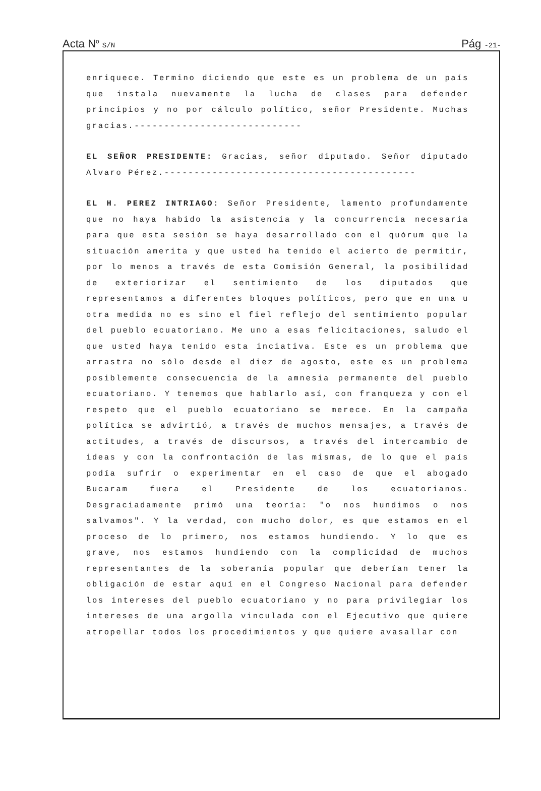Acta N<sup>o</sup> S/N Pág -21-
enriquece. Termino diciendo que este es un problema de un país que instala nuevamente la lucha de clases para defender principios y no por cálculo político, señor Presidente. Muchas gracias.----------------------------
EL SEÑOR PRESIDENTE: Gracias, señor diputado. Señor diputado Alvaro Pérez.------------------------------------------
EL H. PEREZ INTRIAGO: Señor Presidente, lamento profundamente que no haya habido la asistencia y la concurrencia necesaria para que esta sesión se haya desarrollado con el quórum que la situación amerita y que usted ha tenido el acierto de permitir, por lo menos a través de esta Comisión General, la posibilidad de exteriorizar el sentimiento de los diputados que representamos a diferentes bloques políticos, pero que en una u otra medida no es sino el fiel reflejo del sentimiento popular del pueblo ecuatoriano. Me uno a esas felicitaciones, saludo el que usted haya tenido esta inciativa. Este es un problema que arrastra no sólo desde el diez de agosto, este es un problema posiblemente consecuencia de la amnesia permanente del pueblo ecuatoriano. Y tenemos que hablarlo así, con franqueza y con el respeto que el pueblo ecuatoriano se merece. En la campaña política se advirtió, a través de muchos mensajes, a través de actitudes, a través de discursos, a través del intercambio de ideas y con la confrontación de las mismas, de lo que el país podía sufrir o experimentar en el caso de que el abogado Bucaram fuera el Presidente de los ecuatorianos. Desgraciadamente primó una teoría: "o nos hundimos o nos salvamos". Y la verdad, con mucho dolor, es que estamos en el proceso de lo primero, nos estamos hundiendo. Y lo que es grave, nos estamos hundiendo con la complicidad de muchos representantes de la soberanía popular que deberían tener la obligación de estar aquí en el Congreso Nacional para defender los intereses del pueblo ecuatoriano y no para privilegiar los intereses de una argolla vinculada con el Ejecutivo que quiere atropellar todos los procedimientos y que quiere avasallar con